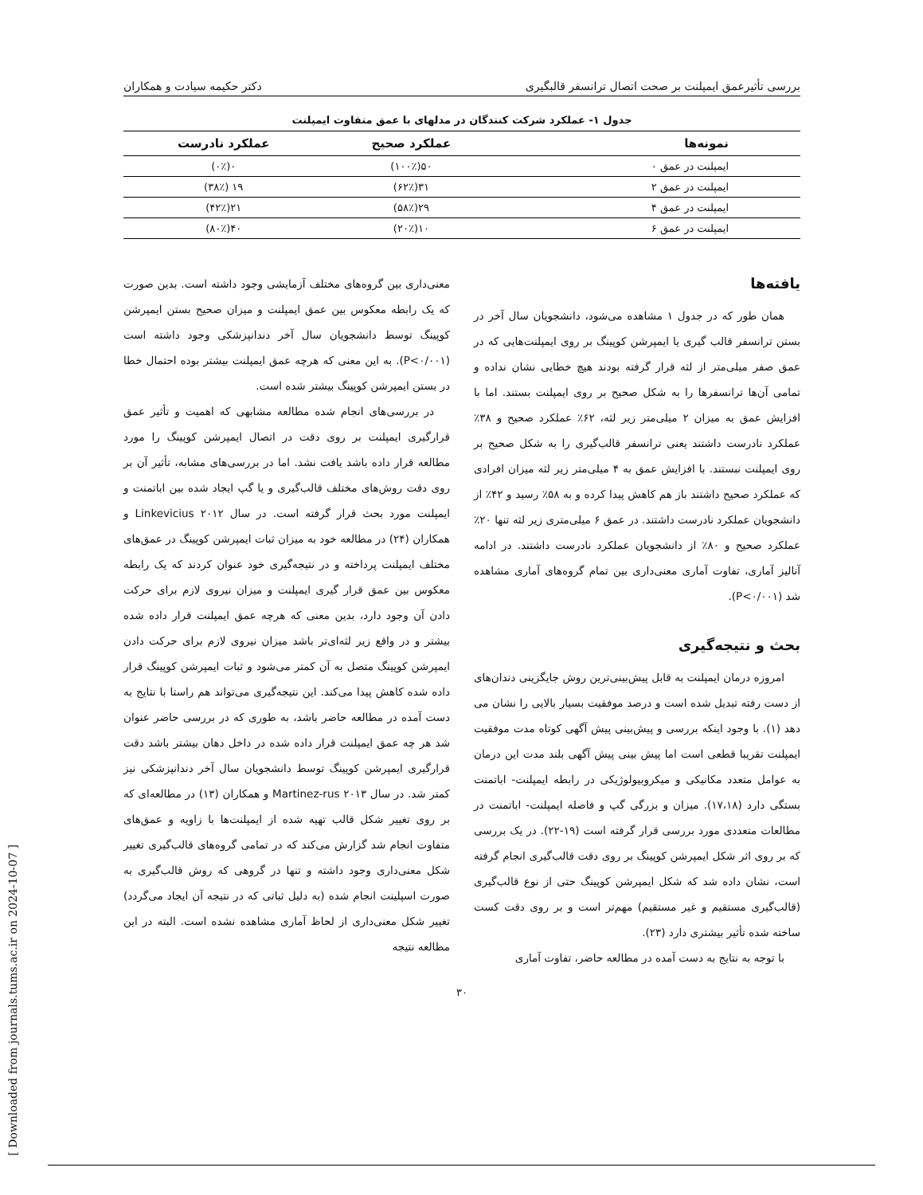بررسی تأثیرعمق ایمپلنت بر صحت اتصال ترانسفر قالبگیری دکتر حکیمه سیادت و همکاران
جدول ۱- عملکرد شرکت کنندگان در مدلهای با عمق متفاوت ایمپلنت
| نمونه‌ها | عملکرد صحیح | عملکرد نادرست |
| --- | --- | --- |
| ایمپلنت در عمق ۰ | ۵۰(۱۰۰٪) | ۰(۰٪) |
| ایمپلنت در عمق ۲ | ۳۱(۶۲٪) | ۱۹ (۳۸٪) |
| ایمپلنت در عمق ۴ | ۲۹(۵۸٪) | ۲۱(۴۲٪) |
| ایمپلنت در عمق ۶ | ۱۰(۲۰٪) | ۴۰(۸۰٪) |
یافته‌ها
همان طور که در جدول ۱ مشاهده می‌شود، دانشجویان سال آخر در بستن ترانسفر قالب گیری یا ایمپرشن کوپینگ بر روی ایمپلنت‌هایی که در عمق صفر میلی‌متر از لثه قرار گرفته بودند هیچ خطایی نشان نداده و تمامی آن‌ها ترانسفرها را به شکل صحیح بر روی ایمپلنت بستند. اما با افزایش عمق به میزان ۲ میلی‌متر زیر لثه، ۶۲٪ عملکرد صحیح و ۳۸٪ عملکرد نادرست داشتند یعنی ترانسفر قالب‌گیری را به شکل صحیح بر روی ایمپلنت نبستند. با افزایش عمق به ۴ میلی‌متر زیر لثه میزان افرادی که عملکرد صحیح داشتند باز هم کاهش پیدا کرده و به ۵۸٪ رسید و ۴۲٪ از دانشجویان عملکرد نادرست داشتند. در عمق ۶ میلی‌متری زیر لثه تنها ۲۰٪ عملکرد صحیح و ۸۰٪ از دانشجویان عملکرد نادرست داشتند. در ادامه آنالیز آماری، تفاوت آماری معنی‌داری بین تمام گروه‌های آماری مشاهده شد (P<۰/۰۰۱).
بحث و نتیجه‌گیری
امروزه درمان ایمپلنت به قابل پیش‌بینی‌ترین روش جایگزینی دندان‌های از دست رفته تبدیل شده است و درصد موفقیت بسیار بالایی را نشان می دهد (۱). با وجود اینکه بررسی و پیش‌بینی پیش آگهی کوتاه مدت موفقیت ایمپلنت تقریبا قطعی است اما پیش بینی پیش آگهی بلند مدت این درمان به عوامل متعدد مکانیکی و میکروبیولوژیکی در رابطه ایمپلنت- اباتمنت بستگی دارد (۱۷،۱۸). میزان و بزرگی گپ و فاصله ایمپلنت- اباتمنت در مطالعات متعددی مورد بررسی قرار گرفته است (۱۹-۲۲). در یک بررسی که بر روی اثر شکل ایمپرشن کوپینگ بر روی دقت قالب‌گیری انجام گرفته است، نشان داده شد که شکل ایمپرشن کوپینگ حتی از نوع قالب‌گیری (قالب‌گیری مستقیم و غیر مستقیم) مهم‌تر است و بر روی دقت کست ساخته شده تأثیر بیشتری دارد (۲۳).
با توجه به نتایج به دست آمده در مطالعه حاضر، تفاوت آماری
معنی‌داری بین گروه‌های مختلف آزمایشی وجود داشته است. بدین صورت که یک رابطه معکوس بین عمق ایمپلنت و میزان صحیح بستن ایمپرشن کوپینگ توسط دانشجویان سال آخر دندانپزشکی وجود داشته است (P<۰/۰۰۱). به این معنی که هرچه عمق ایمپلنت بیشتر بوده احتمال خطا در بستن ایمپرشن کوپینگ بیشتر شده است.
در بررسی‌های انجام شده مطالعه مشابهی که اهمیت و تأثیر عمق قرارگیری ایمپلنت بر روی دقت در اتصال ایمپرشن کوپینگ را مورد مطالعه قرار داده باشد یافت نشد. اما در بررسی‌های مشابه، تأثیر آن بر روی دقت روش‌های مختلف قالب‌گیری و یا گپ ایجاد شده بین اباتمنت و ایمپلنت مورد بحث قرار گرفته است. در سال ۲۰۱۲ Linkevicius و همکاران (۲۴) در مطالعه خود به میزان ثبات ایمپرشن کوپینگ در عمق‌های مختلف ایمپلنت پرداخته و در نتیجه‌گیری خود عنوان کردند که یک رابطه معکوس بین عمق قرار گیری ایمپلنت و میزان نیروی لازم برای حرکت دادن آن وجود دارد، بدین معنی که هرچه عمق ایمپلنت قرار داده شده بیشتر و در واقع زیر لثه‌ای‌تر باشد میزان نیروی لازم برای حرکت دادن ایمپرشن کوپینگ متصل به آن کمتر می‌شود و ثبات ایمپرشن کوپینگ قرار داده شده کاهش پیدا می‌کند. این نتیجه‌گیری می‌تواند هم راستا با نتایج به دست آمده در مطالعه حاضر باشد، به طوری که در بررسی حاضر عنوان شد هر چه عمق ایمپلنت قرار داده شده در داخل دهان بیشتر باشد دقت قرارگیری ایمپرشن کوپینگ توسط دانشجویان سال آخر دندانپزشکی نیز کمتر شد. در سال ۲۰۱۳ Martinez-rus و همکاران (۱۳) در مطالعه‌ای که بر روی تغییر شکل قالب تهیه شده از ایمپلنت‌ها با زاویه و عمق‌های متفاوت انجام شد گزارش می‌کند که در تمامی گروه‌های قالب‌گیری تغییر شکل معنی‌داری وجود داشته و تنها در گروهی که روش قالب‌گیری به صورت اسپلینت انجام شده (به دلیل ثباتی که در نتیجه آن ایجاد می‌گردد) تغییر شکل معنی‌داری از لحاظ آماری مشاهده نشده است. البته در این مطالعه نتیجه
۳۰
[ Downloaded from journals.tums.ac.ir on 2024-10-07 ]